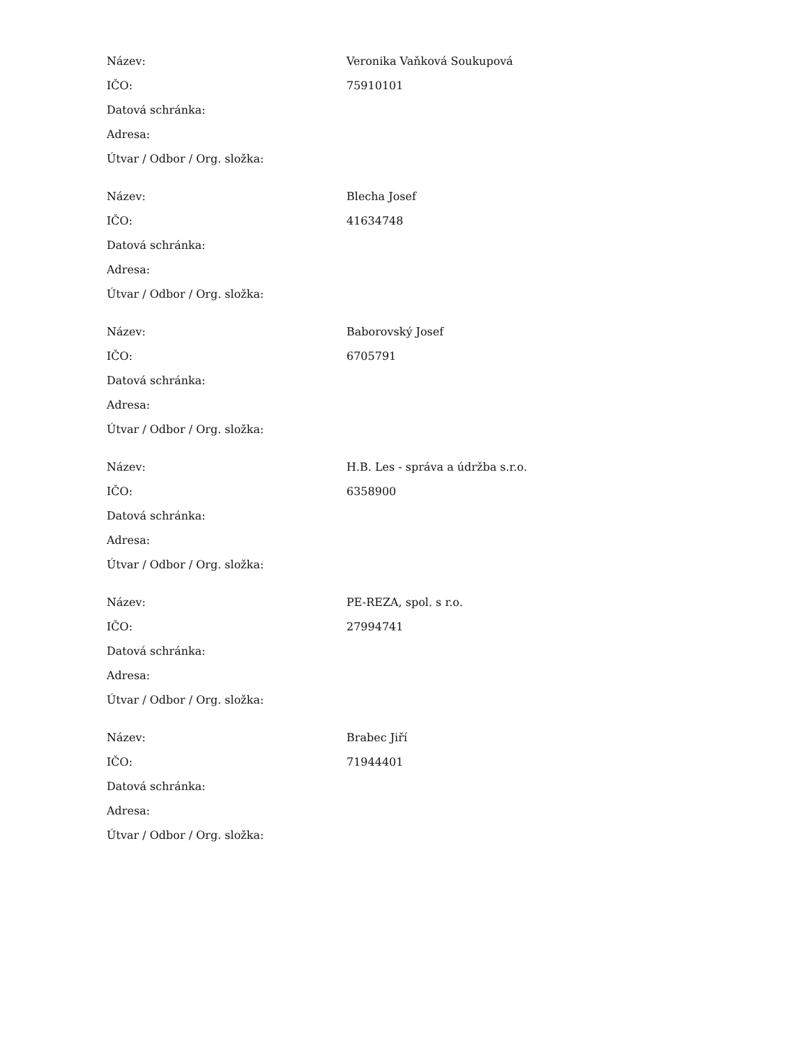| Název: | Veronika Vaňková Soukupová |
| IČO: | 75910101 |
| Datová schránka: | |
| Adresa: | |
| Útvar / Odbor / Org. složka: | |
| Název: | Blecha Josef |
| IČO: | 41634748 |
| Datová schránka: | |
| Adresa: | |
| Útvar / Odbor / Org. složka: | |
| Název: | Baborovský Josef |
| IČO: | 6705791 |
| Datová schránka: | |
| Adresa: | |
| Útvar / Odbor / Org. složka: | |
| Název: | H.B. Les - správa a údržba s.r.o. |
| IČO: | 6358900 |
| Datová schránka: | |
| Adresa: | |
| Útvar / Odbor / Org. složka: | |
| Název: | PE-REZA, spol. s r.o. |
| IČO: | 27994741 |
| Datová schránka: | |
| Adresa: | |
| Útvar / Odbor / Org. složka: | |
| Název: | Brabec Jiří |
| IČO: | 71944401 |
| Datová schránka: | |
| Adresa: | |
| Útvar / Odbor / Org. složka: | |